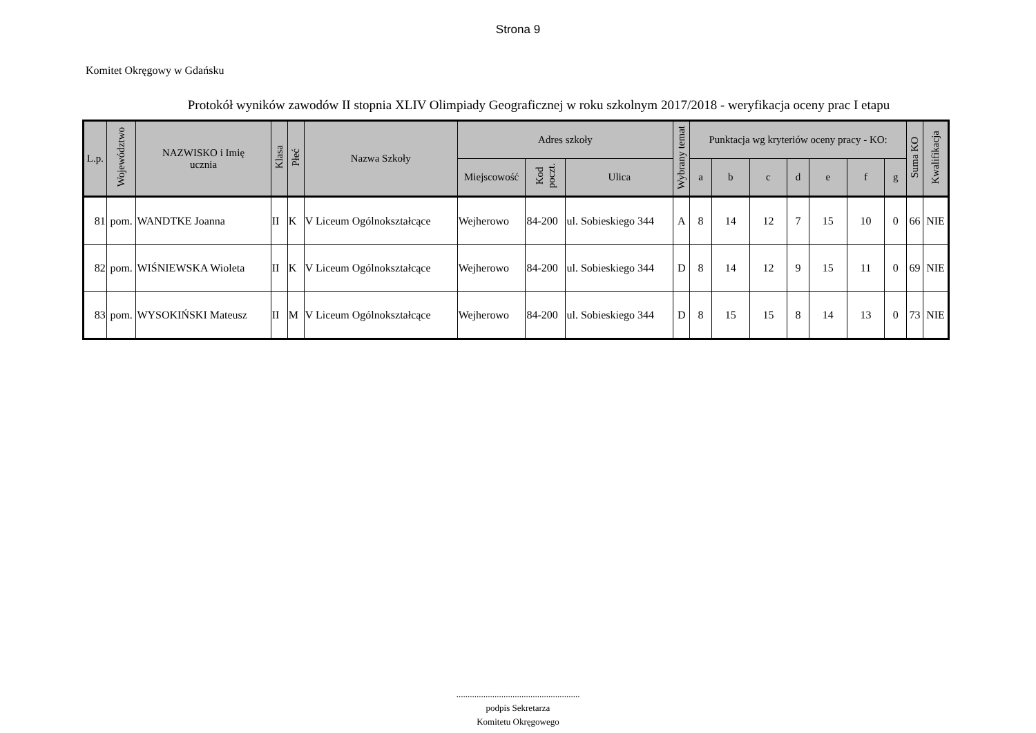Strona 9
Komitet Okręgowy w Gdańsku
Protokół wyników zawodów II stopnia XLIV Olimpiady Geograficznej w roku szkolnym 2017/2018 - weryfikacja oceny prac I etapu
| L.p. | Województwo | NAZWISKO i Imię ucznia | Klasa | Płeć | Nazwa Szkoły | Adres szkoły | | | Wybrany temat | Punktacja wg kryteriów oceny pracy - KO: | | | | | | | Suma KO | Kwalifikacja |
| --- | --- | --- | --- | --- | --- | --- | --- | --- | --- | --- | --- | --- | --- | --- | --- | --- | --- | --- |
| | | | | | | Miejscowość | Kod poczt. | Ulica | | a | b | c | d | e | f | g | | |
| 81 | pom. | WANDTKE Joanna | II | K | V Liceum Ogólnokształcące | Wejherowo | 84-200 | ul. Sobieskiego 344 | A | 8 | 14 | 12 | 7 | 15 | 10 | 0 | 66 | NIE |
| 82 | pom. | WIŚNIEWSKA Wioleta | II | K | V Liceum Ogólnokształcące | Wejherowo | 84-200 | ul. Sobieskiego 344 | D | 8 | 14 | 12 | 9 | 15 | 11 | 0 | 69 | NIE |
| 83 | pom. | WYSOKIŃSKI Mateusz | II | M | V Liceum Ogólnokształcące | Wejherowo | 84-200 | ul. Sobieskiego 344 | D | 8 | 15 | 15 | 8 | 14 | 13 | 0 | 73 | NIE |
.......................................................
podpis Sekretarza
Komitetu Okręgowego